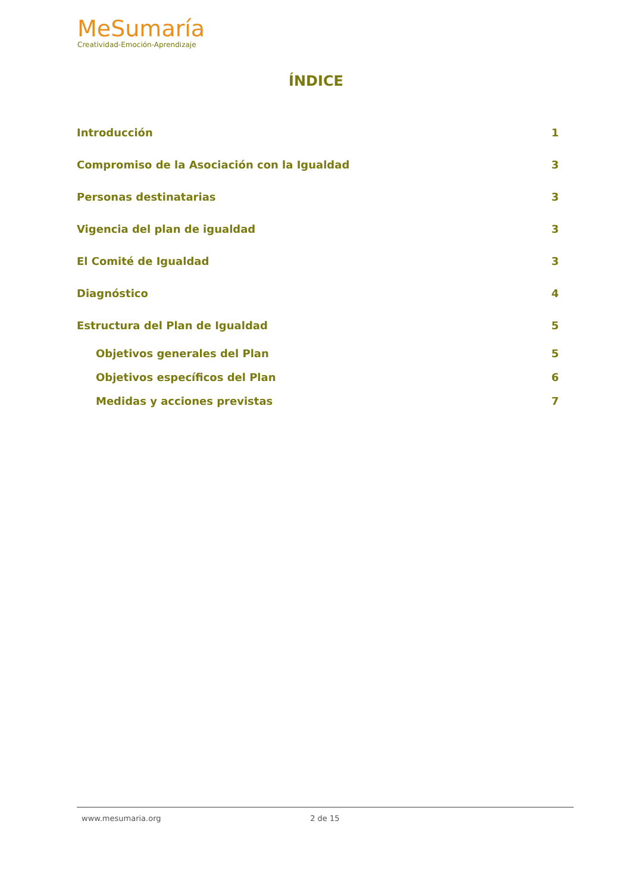MeSumaría
Creatividad-Emoción-Aprendizaje
ÍNDICE
Introducción 1
Compromiso de la Asociación con la Igualdad 3
Personas destinatarias 3
Vigencia del plan de igualdad 3
El Comité de Igualdad 3
Diagnóstico 4
Estructura del Plan de Igualdad 5
Objetivos generales del Plan 5
Objetivos específicos del Plan 6
Medidas y acciones previstas 7
www.mesumaria.org 2 de 15